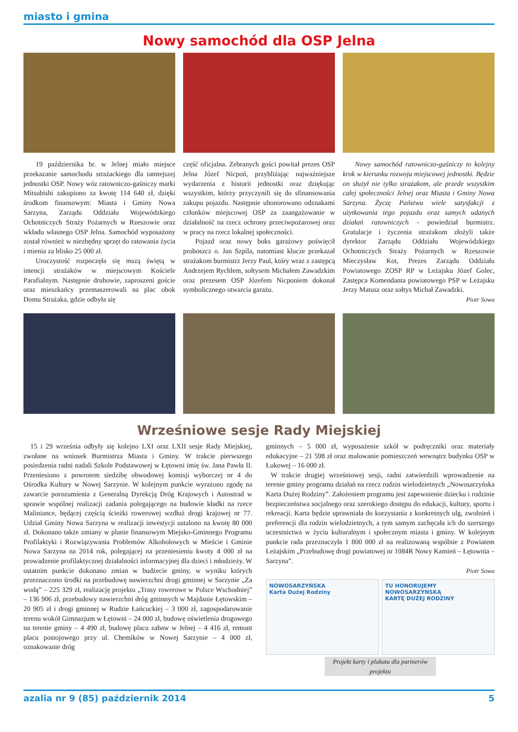miasto i gmina
Nowy samochód dla OSP Jelna
19 października br. w Jelnej miało miejsce przekazanie samochodu strażackiego dla tamtejszej jednostki OSP. Nowy wóz ratowniczo-gaśniczy marki Mitsubishi zakupiono za kwotę 114 640 zł, dzięki środkom finansowym: Miasta i Gminy Nowa Sarzyna, Zarządu Oddziału Wojewódzkiego Ochotniczych Straży Pożarnych w Rzeszowie oraz wkładu własnego OSP Jelna. Samochód wyposażony został również w niezbędny sprzęt do ratowania życia i mienia za blisko 25 000 zł.
Uroczystość rozpoczęła się mszą świętą w intencji strażaków w miejscowym Kościele Parafialnym. Następnie druhowie, zaproszeni goście oraz mieszkańcy przemaszerowali na plac obok Domu Strażaka, gdzie odbyła się
część oficjalna. Zebranych gości powitał prezes OSP Jelna Józef Nicpoń, przybliżając najważniejsze wydarzenia z historii jednostki oraz dziękując wszystkim, którzy przyczynili się do sfinansowania zakupu pojazdu. Następnie uhonorowano odznakami członków miejscowej OSP za zaangażowanie w działalność na rzecz ochrony przeciwpożarowej oraz w pracy na rzecz lokalnej społeczności.
Pojazd oraz nowy boks garażowy poświęcił proboszcz o. Jan Szpila, natomiast klucze przekazał strażakom burmistrz Jerzy Paul, który wraz z zastępcą Andrzejem Rychlem, sołtysem Michałem Zawadzkim oraz prezesem OSP Józefem Nicponiem dokonał symbolicznego otwarcia garażu.
Nowy samochód ratowniczo-gaśniczy to kolejny krok w kierunku rozwoju miejscowej jednostki. Będzie on służył nie tylko strażakom, ale przede wszystkim całej społeczności Jelnej oraz Miasta i Gminy Nowa Sarzyna. Życzę Państwu wiele satysfakcji z użytkowania tego pojazdu oraz samych udanych działań ratowniczych - powiedział burmistrz. Gratulacje i życzenia strażakom złożyli także dyrektor Zarządu Oddziału Wojewódzkiego Ochotniczych Straży Pożarnych w Rzeszowie Mieczysław Kot, Prezes Zarządu Oddziału Powiatowego ZOSP RP w Leżajsku Józef Golec, Zastępca Komendanta powiatowego PSP w Leżajsku Jerzy Matusz oraz sołtys Michał Zawadzki.
Piotr Sowa
Wrześniowe sesje Rady Miejskiej
15 i 29 września odbyły się kolejno LXI oraz LXII sesje Rady Miejskiej, zwołane na wniosek Burmistrza Miasta i Gminy. W trakcie pierwszego posiedzenia radni nadali Szkole Podstawowej w Łętowni imię św. Jana Pawła II. Przeniesiono z powrotem siedzibę obwodowej komisji wyborczej nr 4 do Ośrodka Kultury w Nowej Sarzynie. W kolejnym punkcie wyrażono zgodę na zawarcie porozumienia z Generalną Dyrekcją Dróg Krajowych i Autostrad w sprawie wspólnej realizacji zadania polegającego na budowie kładki na rzece Maliniance, będącej częścią ścieżki rowerowej wzdłuż drogi krajowej nr 77. Udział Gminy Nowa Sarzyna w realizacji inwestycji ustalono na kwotę 80 000 zł. Dokonano także zmiany w planie finansowym Miejsko-Gminnego Programu Profilaktyki i Rozwiązywania Problemów Alkoholowych w Mieście i Gminie Nowa Sarzyna na 2014 rok, polegającej na przeniesieniu kwoty 4 000 zł na prowadzenie profilaktycznej działalności informacyjnej dla dzieci i młodzieży. W ostatnim punkcie dokonano zmian w budżecie gminy, w wyniku których przeznaczono środki na przebudowę nawierzchni drogi gminnej w Sarzynie „Za wodą” – 225 329 zł, realizację projektu „Trasy rowerowe w Polsce Wschodniej” – 136 906 zł, przebudowy nawierzchni dróg gminnych w Majdanie Łętowskim – 20 905 zł i drogi gminnej w Rudzie Łańcuckiej – 3 000 zł, zagospodarowanie terenu wokół Gimnazjum w Łętowni – 24 000 zł, budowę oświetlenia drogowego na terenie gminy – 4 490 zł, budowę placu zabaw w Jelnej – 4 416 zł, remont placu postojowego przy ul. Chemików w Nowej Sarzynie – 4 000 zł, oznakowanie dróg
gminnych – 5 000 zł, wyposażenie szkół w podręczniki oraz materiały edukacyjne – 21 598 zł oraz malowanie pomieszczeń wewnątrz budynku OSP w Łukowej – 16 000 zł.
W trakcie drugiej wrześniowej sesji, radni zatwierdzili wprowadzenie na terenie gminy programu działań na rzecz rodzin wielodzietnych „Nowosarzyńska Karta Dużej Rodziny”. Założeniem programu jest zapewnienie dziecku i rodzinie bezpieczeństwa socjalnego oraz szerokiego dostępu do edukacji, kultury, sportu i rekreacji. Karta będzie uprawniała do korzystania z konkretnych ulg, zwolnień i preferencji dla rodzin wielodzietnych, a tym samym zachęcała ich do szerszego uczestnictwa w życiu kulturalnym i społecznym miasta i gminy. W kolejnym punkcie rada przeznaczyła 1 800 000 zł na realizowaną wspólnie z Powiatem Leżajskim „Przebudowę drogi powiatowej nr 1084R Nowy Kamień – Łętownia – Sarzyna”.
Piotr Sowa
NOWOSARZYŃSKA
Karta Dużej Rodziny
TU HONORUJEMY
NOWOSARZYŃSKĄ
KARTĘ DUŻEJ RODZINY
Projekt karty i plakatu dla partnerów projektu
azalia nr 9 (85) październik 2014 5